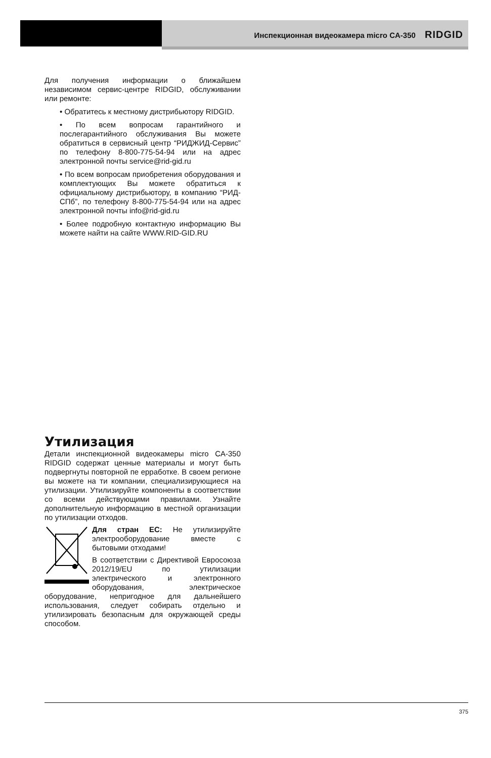Инспекционная видеокамера micro CA-350 RIDGID
Для получения информации о ближайшем независимом сервис-центре RIDGID, обслуживании или ремонте:
• Обратитесь к местному дистрибьютору RIDGID.
• По всем вопросам гарантийного и послегарантийного обслуживания Вы можете обратиться в сервисный центр “РИДЖИД-Сервис” по телефону 8-800-775-54-94 или на адрес электронной почты service@rid-gid.ru
• По всем вопросам приобретения оборудования и комплектующих Вы можете обратиться к официальному дистрибьютору, в компанию “РИД-СПб”, по телефону 8-800-775-54-94 или на адрес электронной почты info@rid-gid.ru
• Более подробную контактную информацию Вы можете найти на сайте WWW.RID-GID.RU
Утилизация
Детали инспекционной видеокамеры micro CA-350 RIDGID содержат ценные материалы и могут быть подвергнуты повторной пе ерработке. В своем регионе вы можете на ти компании, специализирующиеся на утилизации. Утилизируйте компоненты в соответствии со всеми действующими правилами. Узнайте дополнительную информацию в местной организации по утилизации отходов.
Для стран ЕС: Не утилизируйте электрооборудование вместе с бытовыми отходами!
В соответствии с Директивой Евросоюза 2012/19/EU по утилизации электрического и электронного оборудования, электрическое оборудование, непригодное для дальнейшего использования, следует собирать отдельно и утилизировать безопасным для окружающей среды способом.
375